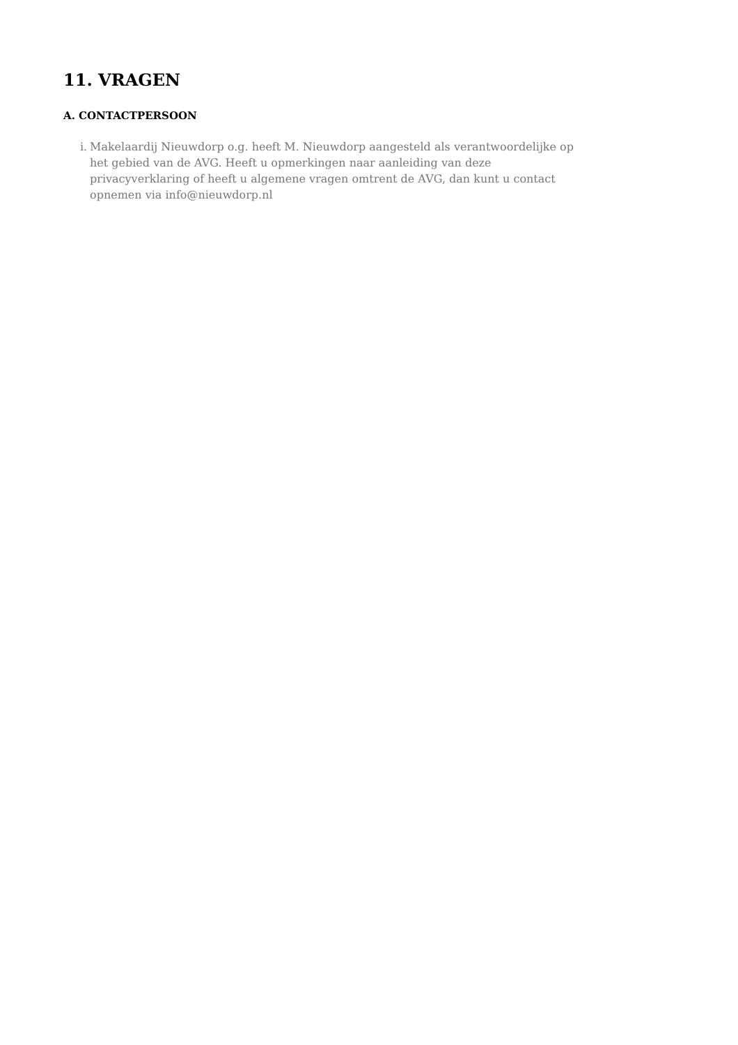11. VRAGEN
A. CONTACTPERSOON
i. Makelaardij Nieuwdorp o.g. heeft M. Nieuwdorp aangesteld als verantwoordelijke op het gebied van de AVG. Heeft u opmerkingen naar aanleiding van deze privacyverklaring of heeft u algemene vragen omtrent de AVG, dan kunt u contact opnemen via info@nieuwdorp.nl